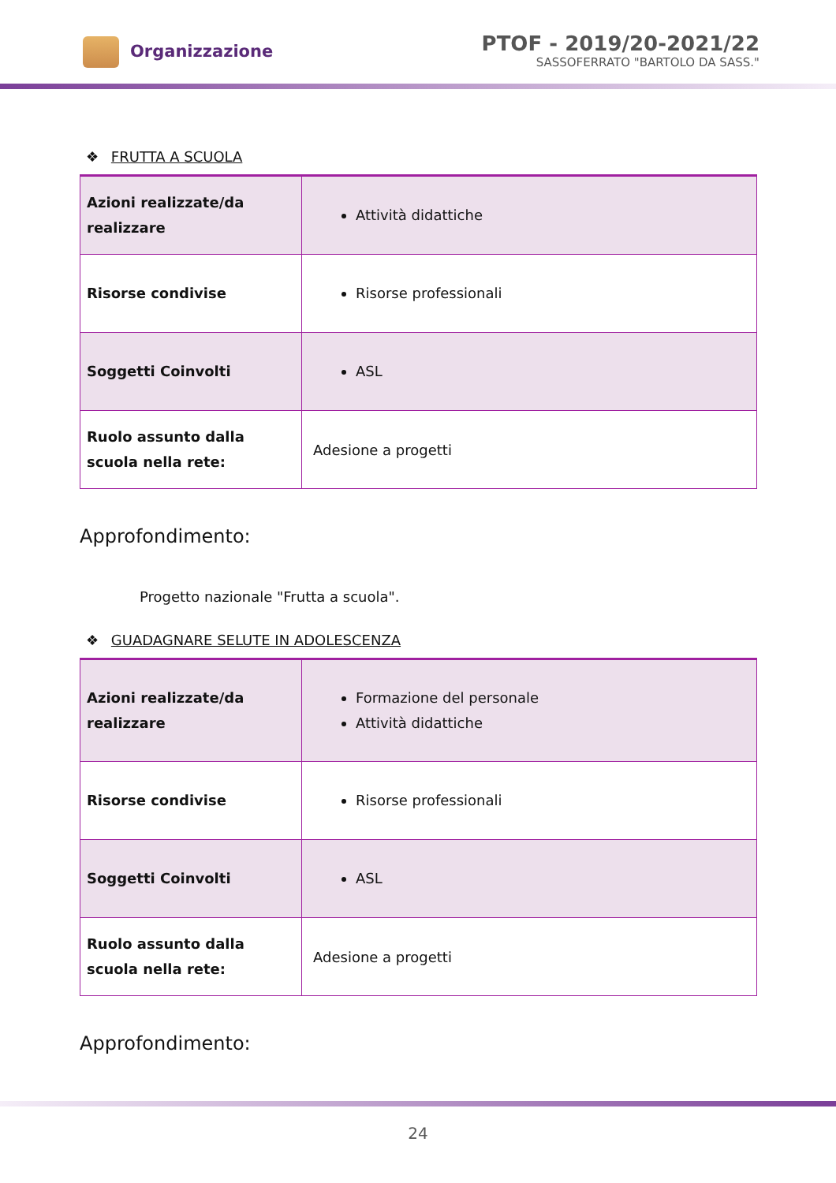Organizzazione
PTOF - 2019/20-2021/22
SASSOFERRATO "BARTOLO DA SASS."
❖ FRUTTA A SCUOLA
| Azioni realizzate/da realizzare | Attività didattiche |
| Risorse condivise | Risorse professionali |
| Soggetti Coinvolti | ASL |
| Ruolo assunto dalla scuola nella rete: | Adesione a progetti |
Approfondimento:
Progetto nazionale "Frutta a scuola".
❖ GUADAGNARE SELUTE IN ADOLESCENZA
| Azioni realizzate/da realizzare | Formazione del personale Attività didattiche |
| Risorse condivise | Risorse professionali |
| Soggetti Coinvolti | ASL |
| Ruolo assunto dalla scuola nella rete: | Adesione a progetti |
Approfondimento:
24